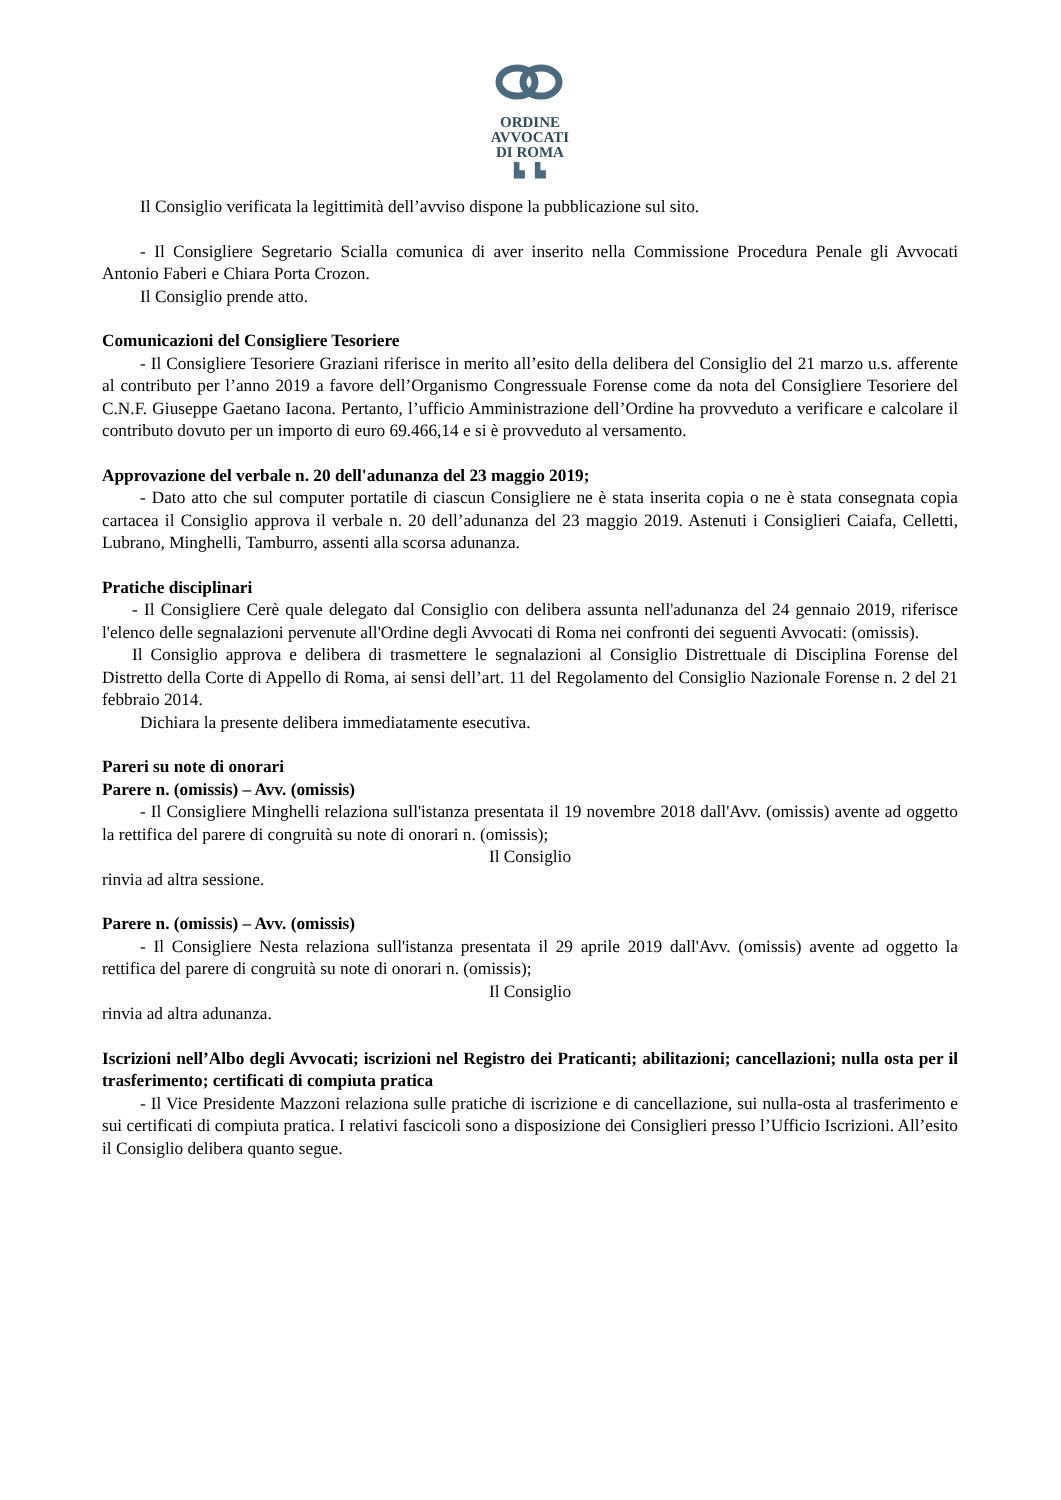ORDINE
AVVOCATI
DI ROMA
▙ ▙
Il Consiglio verificata la legittimità dell’avviso dispone la pubblicazione sul sito.
- Il Consigliere Segretario Scialla comunica di aver inserito nella Commissione Procedura Penale gli Avvocati Antonio Faberi e Chiara Porta Crozon.
Il Consiglio prende atto.
Comunicazioni del Consigliere Tesoriere
- Il Consigliere Tesoriere Graziani riferisce in merito all’esito della delibera del Consiglio del 21 marzo u.s. afferente al contributo per l’anno 2019 a favore dell’Organismo Congressuale Forense come da nota del Consigliere Tesoriere del C.N.F. Giuseppe Gaetano Iacona. Pertanto, l’ufficio Amministrazione dell’Ordine ha provveduto a verificare e calcolare il contributo dovuto per un importo di euro 69.466,14 e si è provveduto al versamento.
Approvazione del verbale n. 20 dell'adunanza del 23 maggio 2019;
- Dato atto che sul computer portatile di ciascun Consigliere ne è stata inserita copia o ne è stata consegnata copia cartacea il Consiglio approva il verbale n. 20 dell’adunanza del 23 maggio 2019. Astenuti i Consiglieri Caiafa, Celletti, Lubrano, Minghelli, Tamburro, assenti alla scorsa adunanza.
Pratiche disciplinari
- Il Consigliere Cerè quale delegato dal Consiglio con delibera assunta nell'adunanza del 24 gennaio 2019, riferisce l'elenco delle segnalazioni pervenute all'Ordine degli Avvocati di Roma nei confronti dei seguenti Avvocati: (omissis).
Il Consiglio approva e delibera di trasmettere le segnalazioni al Consiglio Distrettuale di Disciplina Forense del Distretto della Corte di Appello di Roma, ai sensi dell’art. 11 del Regolamento del Consiglio Nazionale Forense n. 2 del 21 febbraio 2014.
Dichiara la presente delibera immediatamente esecutiva.
Pareri su note di onorari
Parere n. (omissis) – Avv. (omissis)
- Il Consigliere Minghelli relaziona sull'istanza presentata il 19 novembre 2018 dall'Avv. (omissis) avente ad oggetto la rettifica del parere di congruità su note di onorari n. (omissis);
Il Consiglio
rinvia ad altra sessione.
Parere n. (omissis) – Avv. (omissis)
- Il Consigliere Nesta relaziona sull'istanza presentata il 29 aprile 2019 dall'Avv. (omissis) avente ad oggetto la rettifica del parere di congruità su note di onorari n. (omissis);
Il Consiglio
rinvia ad altra adunanza.
Iscrizioni nell’Albo degli Avvocati; iscrizioni nel Registro dei Praticanti; abilitazioni; cancellazioni; nulla osta per il trasferimento; certificati di compiuta pratica
- Il Vice Presidente Mazzoni relaziona sulle pratiche di iscrizione e di cancellazione, sui nulla-osta al trasferimento e sui certificati di compiuta pratica. I relativi fascicoli sono a disposizione dei Consiglieri presso l’Ufficio Iscrizioni. All’esito il Consiglio delibera quanto segue.